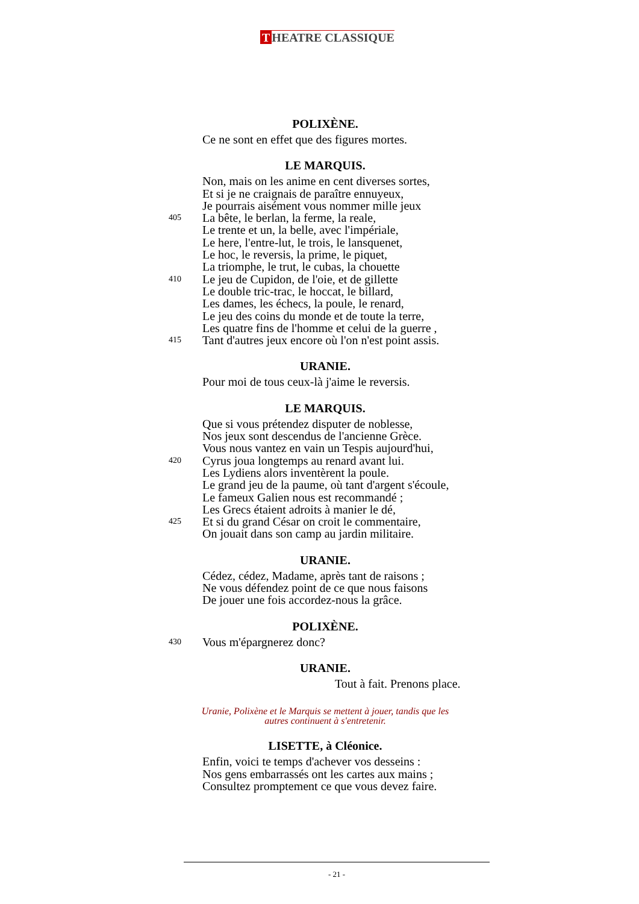T HEATRE CLASSIQUE
POLIXÈNE.
Ce ne sont en effet que des figures mortes.
LE MARQUIS.
Non, mais on les anime en cent diverses sortes,
Et si je ne craignais de paraître ennuyeux,
Je pourrais aisément vous nommer mille jeux
405 La bête, le berlan, la ferme, la reale,
Le trente et un, la belle, avec l'impériale,
Le here, l'entre-lut, le trois, le lansquenet,
Le hoc, le reversis, la prime, le piquet,
La triomphe, le trut, le cubas, la chouette
410 Le jeu de Cupidon, de l'oie, et de gillette
Le double tric-trac, le hoccat, le billard,
Les dames, les échecs, la poule, le renard,
Le jeu des coins du monde et de toute la terre,
Les quatre fins de l'homme et celui de la guerre ,
415 Tant d'autres jeux encore où l'on n'est point assis.
URANIE.
Pour moi de tous ceux-là j'aime le reversis.
LE MARQUIS.
Que si vous prétendez disputer de noblesse,
Nos jeux sont descendus de l'ancienne Grèce.
Vous nous vantez en vain un Tespis aujourd'hui,
420 Cyrus joua longtemps au renard avant lui.
Les Lydiens alors inventèrent la poule.
Le grand jeu de la paume, où tant d'argent s'écoule,
Le fameux Galien nous est recommandé ;
Les Grecs étaient adroits à manier le dé,
425 Et si du grand César on croit le commentaire,
On jouait dans son camp au jardin militaire.
URANIE.
Cédez, cédez, Madame, après tant de raisons ;
Ne vous défendez point de ce que nous faisons
De jouer une fois accordez-nous la grâce.
POLIXÈNE.
430 Vous m'épargnerez donc?
URANIE.
Tout à fait. Prenons place.
Uranie, Polixène et le Marquis se mettent à jouer, tandis que les
autres continuent à s'entretenir.
LISETTE, à Cléonice.
Enfin, voici te temps d'achever vos desseins :
Nos gens embarrassés ont les cartes aux mains ;
Consultez promptement ce que vous devez faire.
- 21 -